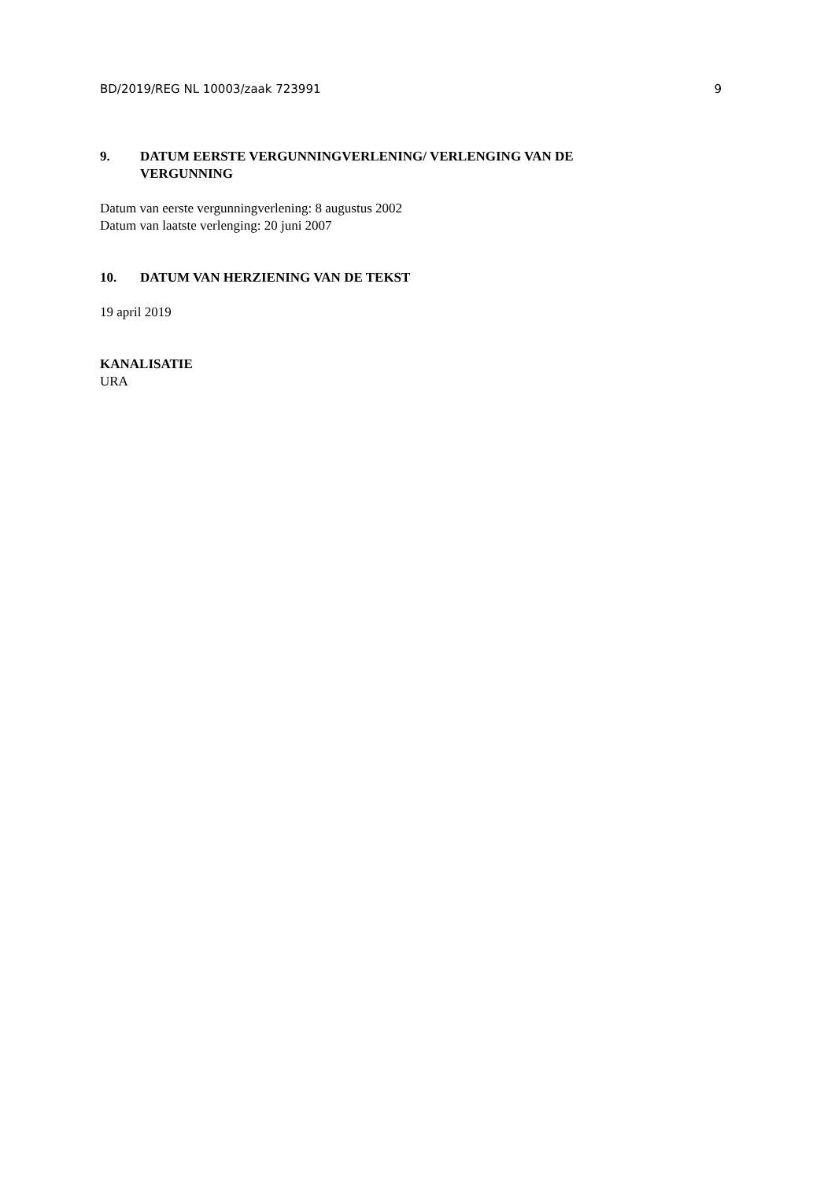BD/2019/REG NL 10003/zaak 723991 9
9. DATUM EERSTE VERGUNNINGVERLENING/ VERLENGING VAN DE VERGUNNING
Datum van eerste vergunningverlening: 8 augustus 2002
Datum van laatste verlenging: 20 juni 2007
10. DATUM VAN HERZIENING VAN DE TEKST
19 april 2019
KANALISATIE
URA